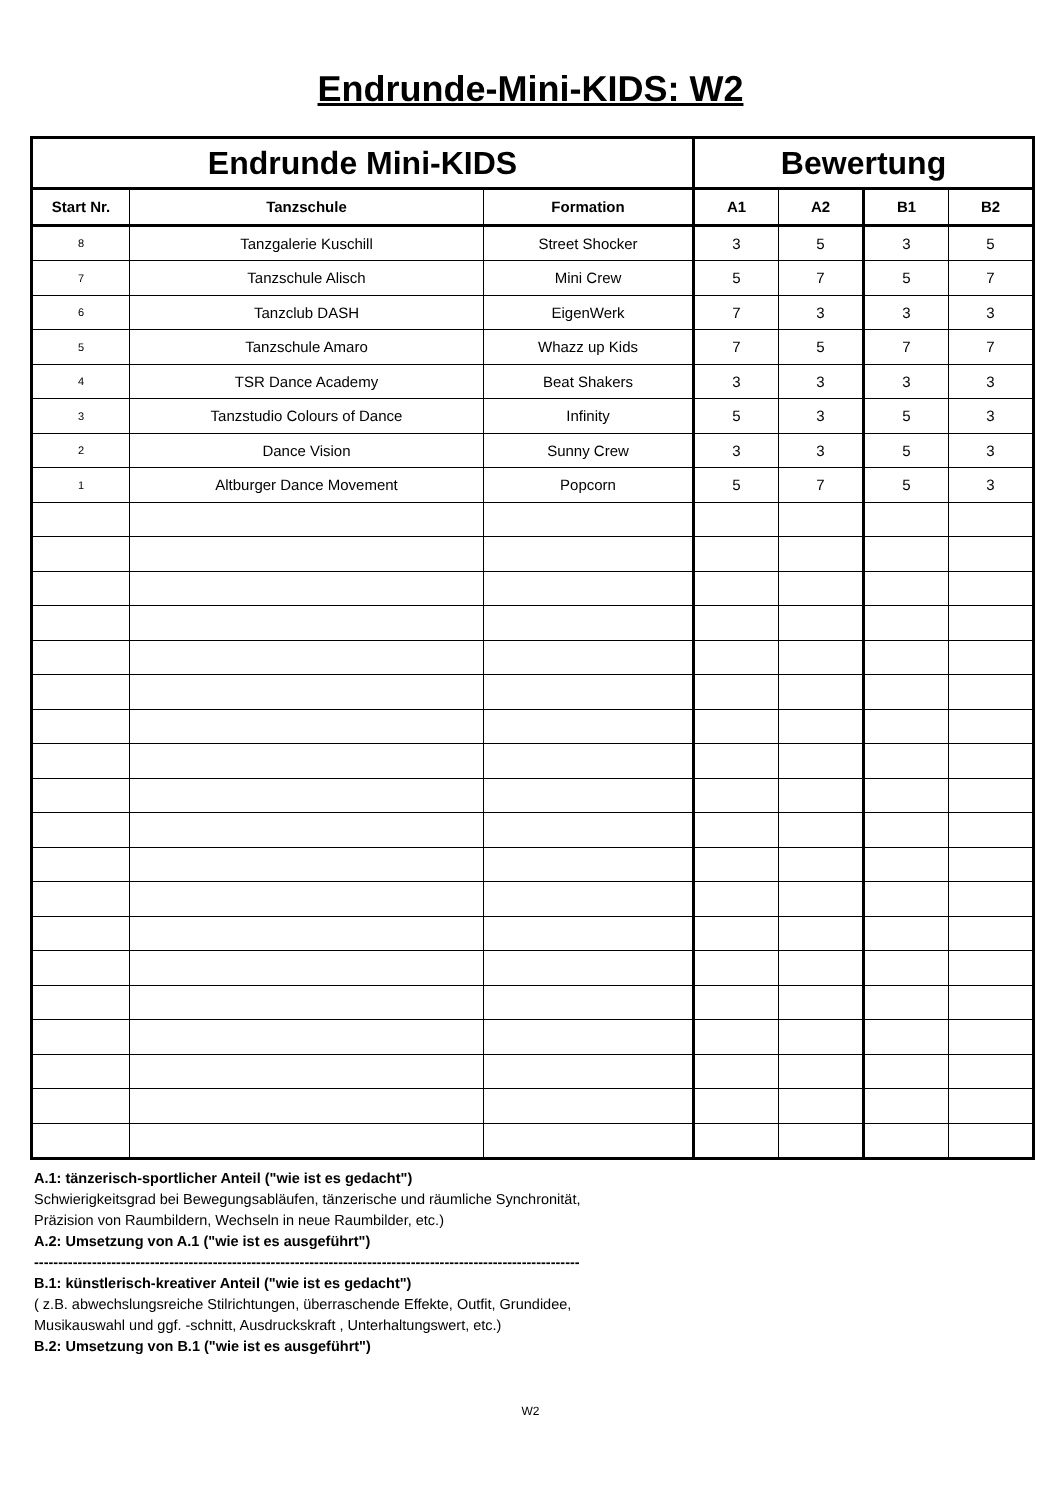Endrunde-Mini-KIDS: W2
| Endrunde Mini-KIDS | | | Bewertung | | | |
| --- | --- | --- | --- | --- | --- | --- |
| Start Nr. | Tanzschule | Formation | A1 | A2 | B1 | B2 |
| 8 | Tanzgalerie Kuschill | Street Shocker | 3 | 5 | 3 | 5 |
| 7 | Tanzschule Alisch | Mini Crew | 5 | 7 | 5 | 7 |
| 6 | Tanzclub DASH | EigenWerk | 7 | 3 | 3 | 3 |
| 5 | Tanzschule Amaro | Whazz up Kids | 7 | 5 | 7 | 7 |
| 4 | TSR Dance Academy | Beat Shakers | 3 | 3 | 3 | 3 |
| 3 | Tanzstudio Colours of Dance | Infinity | 5 | 3 | 5 | 3 |
| 2 | Dance Vision | Sunny Crew | 3 | 3 | 5 | 3 |
| 1 | Altburger Dance Movement | Popcorn | 5 | 7 | 5 | 3 |
A.1: tänzerisch-sportlicher Anteil ("wie ist es gedacht")
Schwierigkeitsgrad bei Bewegungsabläufen, tänzerische und räumliche Synchronität,
Präzision von Raumbildern, Wechseln in neue Raumbilder, etc.)
A.2: Umsetzung von A.1 ("wie ist es ausgeführt")
-----------------------------------------------------------------------------------------------------------------
B.1: künstlerisch-kreativer Anteil ("wie ist es gedacht")
( z.B. abwechslungsreiche Stilrichtungen, überraschende Effekte, Outfit, Grundidee,
Musikauswahl und ggf. -schnitt, Ausdruckskraft , Unterhaltungswert, etc.)
B.2: Umsetzung von B.1 ("wie ist es ausgeführt")
W2